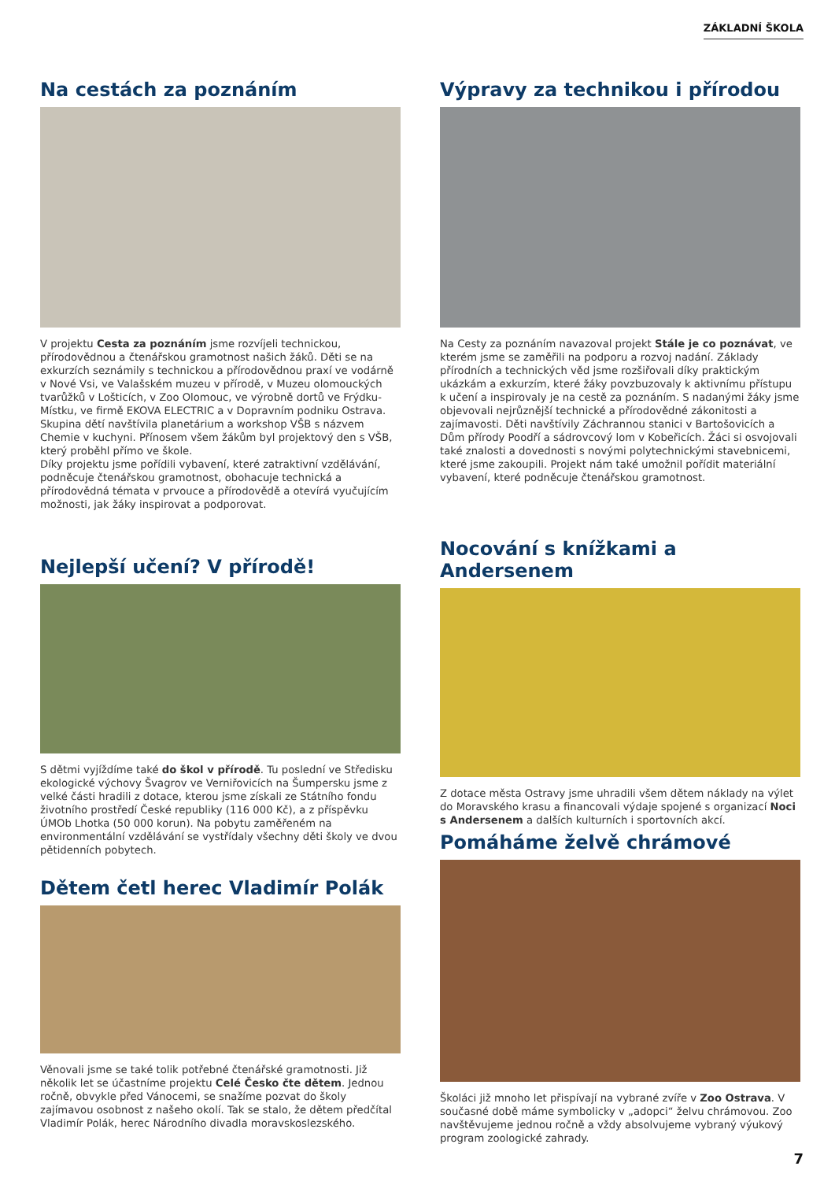ZÁKLADNÍ ŠKOLA
Na cestách za poznáním
V projektu Cesta za poznáním jsme rozvíjeli technickou, přírodovědnou a čtenářskou gramotnost našich žáků. Děti se na exkurzích seznámily s technickou a přírodovědnou praxí ve vodárně v Nové Vsi, ve Valašském muzeu v přírodě, v Muzeu olomouckých tvarůžků v Lošticích, v Zoo Olomouc, ve výrobně dortů ve Frýdku-Místku, ve firmě EKOVA ELECTRIC a v Dopravním podniku Ostrava. Skupina dětí navštívila planetárium a workshop VŠB s názvem Chemie v kuchyni. Přínosem všem žákům byl projektový den s VŠB, který proběhl přímo ve škole.
Díky projektu jsme pořídili vybavení, které zatraktivní vzdělávání, podněcuje čtenářskou gramotnost, obohacuje technická a přírodovědná témata v prvouce a přírodovědě a otevírá vyučujícím možnosti, jak žáky inspirovat a podporovat.
Nejlepší učení? V přírodě!
S dětmi vyjíždíme také do škol v přírodě. Tu poslední ve Středisku ekologické výchovy Švagrov ve Verniřovicích na Šumpersku jsme z velké části hradili z dotace, kterou jsme získali ze Státního fondu životního prostředí České republiky (116 000 Kč), a z příspěvku ÚMOb Lhotka (50 000 korun). Na pobytu zaměřeném na environmentální vzdělávání se vystřídaly všechny děti školy ve dvou pětidenních pobytech.
Dětem četl herec Vladimír Polák
Věnovali jsme se také tolik potřebné čtenářské gramotnosti. Již několik let se účastníme projektu Celé Česko čte dětem. Jednou ročně, obvykle před Vánocemi, se snažíme pozvat do školy zajímavou osobnost z našeho okolí. Tak se stalo, že dětem předčítal Vladimír Polák, herec Národního divadla moravskoslezského.
Výpravy za technikou i přírodou
Na Cesty za poznáním navazoval projekt Stále je co poznávat, ve kterém jsme se zaměřili na podporu a rozvoj nadání. Základy přírodních a technických věd jsme rozšiřovali díky praktickým ukázkám a exkurzím, které žáky povzbuzovaly k aktivnímu přístupu k učení a inspirovaly je na cestě za poznáním. S nadanými žáky jsme objevovali nejrůznější technické a přírodovědné zákonitosti a zajímavosti. Děti navštívily Záchrannou stanici v Bartošovicích a Dům přírody Poodří a sádrovcový lom v Kobeřicích. Žáci si osvojovali také znalosti a dovednosti s novými polytechnickými stavebnicemi, které jsme zakoupili. Projekt nám také umožnil pořídit materiální vybavení, které podněcuje čtenářskou gramotnost.
Nocování s knížkami a Andersenem
Z dotace města Ostravy jsme uhradili všem dětem náklady na výlet do Moravského krasu a financovali výdaje spojené s organizací Noci s Andersenem a dalších kulturních i sportovních akcí.
Pomáháme želvě chrámové
Školáci již mnoho let přispívají na vybrané zvíře v Zoo Ostrava. V současné době máme symbolicky v „adopci“ želvu chrámovou. Zoo navštěvujeme jednou ročně a vždy absolvujeme vybraný výukový program zoologické zahrady.
7